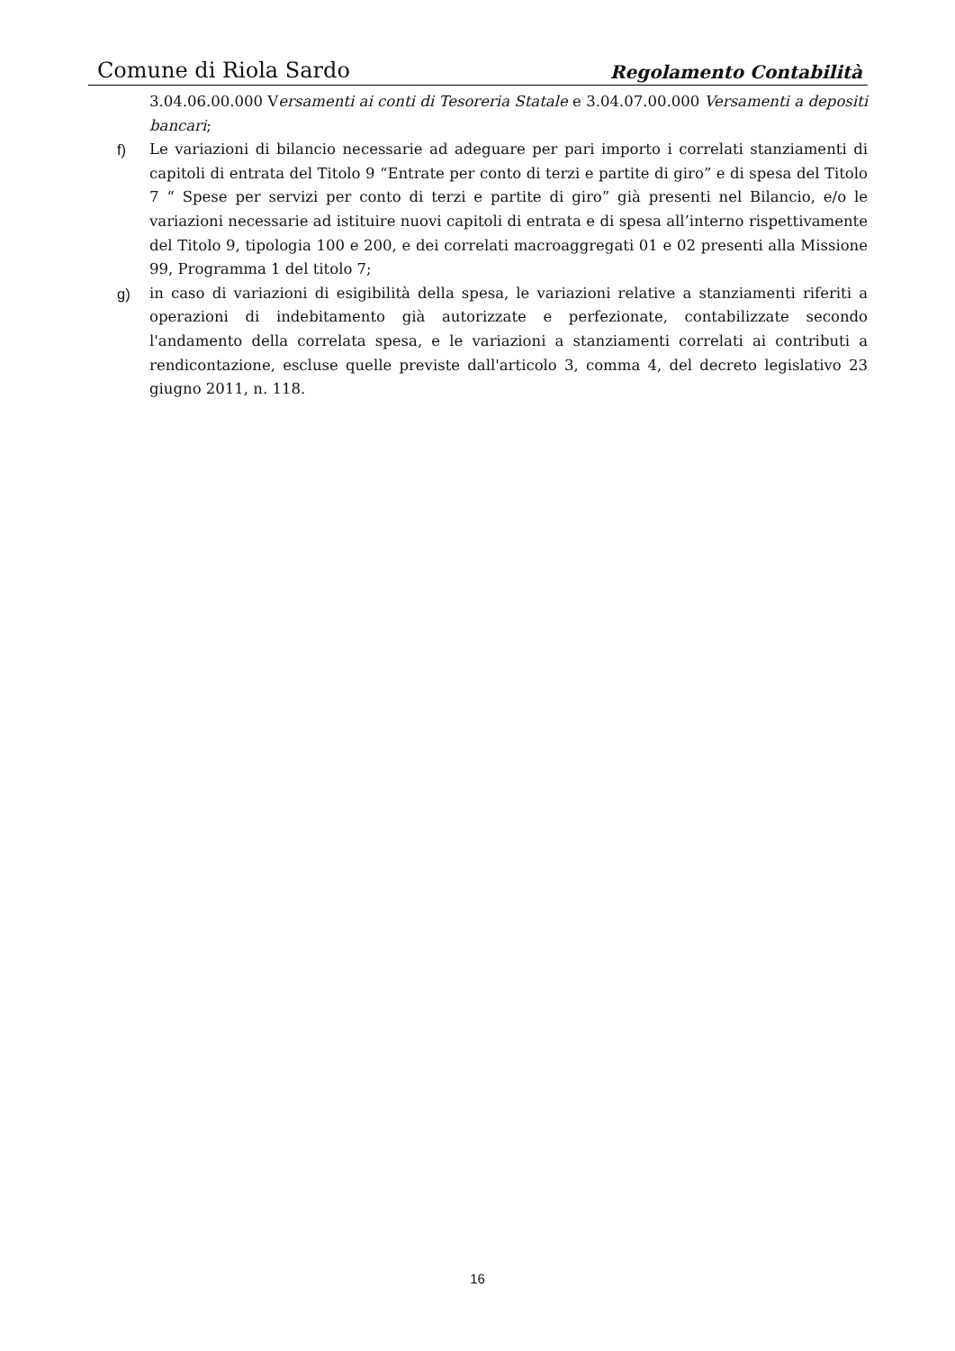Comune di Riola Sardo Regolamento Contabilità
3.04.06.00.000 Versamenti ai conti di Tesoreria Statale e 3.04.07.00.000 Versamenti a depositi bancari;
f) Le variazioni di bilancio necessarie ad adeguare per pari importo i correlati stanziamenti di capitoli di entrata del Titolo 9 “Entrate per conto di terzi e partite di giro” e di spesa del Titolo 7 “ Spese per servizi per conto di terzi e partite di giro” già presenti nel Bilancio, e/o le variazioni necessarie ad istituire nuovi capitoli di entrata e di spesa all’interno rispettivamente del Titolo 9, tipologia 100 e 200, e dei correlati macroaggregati 01 e 02 presenti alla Missione 99, Programma 1 del titolo 7;
g) in caso di variazioni di esigibilità della spesa, le variazioni relative a stanziamenti riferiti a operazioni di indebitamento già autorizzate e perfezionate, contabilizzate secondo l'andamento della correlata spesa, e le variazioni a stanziamenti correlati ai contributi a rendicontazione, escluse quelle previste dall'articolo 3, comma 4, del decreto legislativo 23 giugno 2011, n. 118.
16